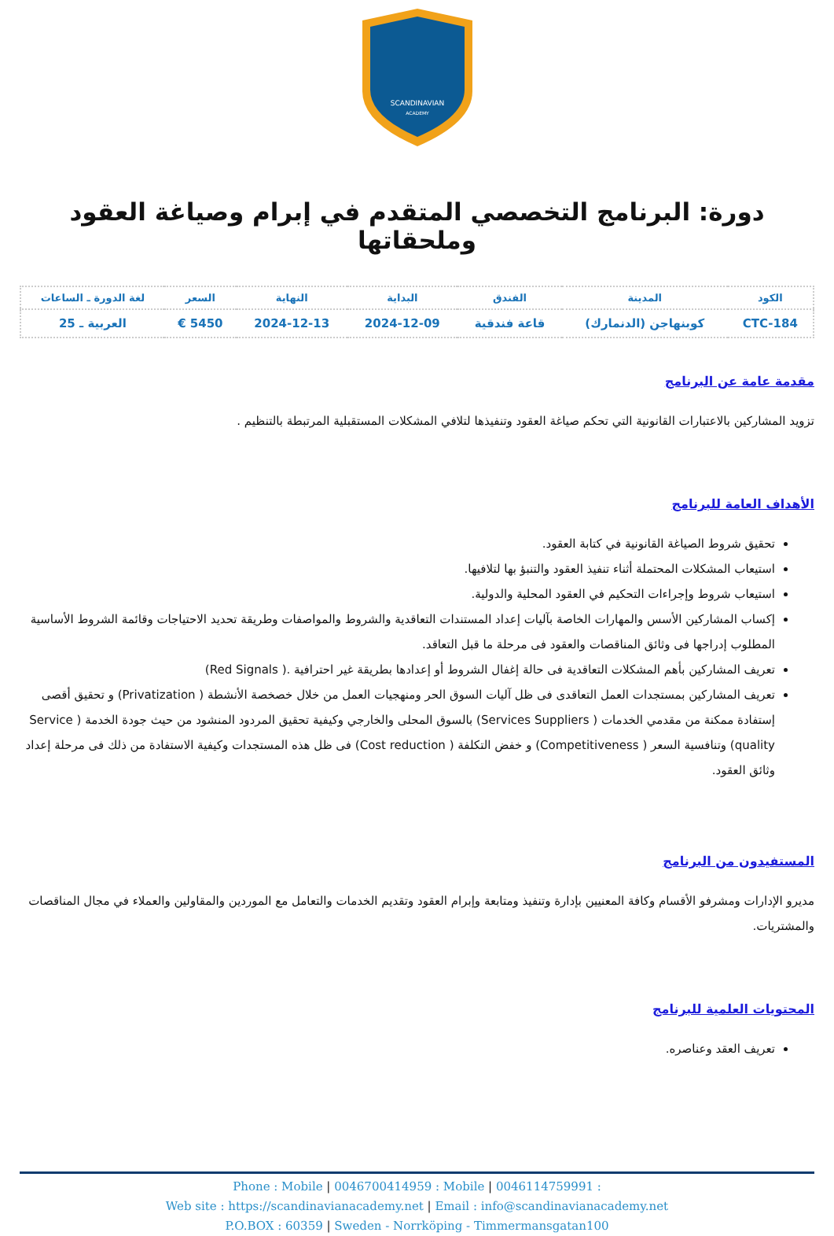SCANDINAVIAN
ACADEMY
دورة: البرنامج التخصصي المتقدم في إبرام وصياغة العقود وملحقاتها
| الكود | المدينة | الفندق | البداية | النهاية | السعر | لغة الدورة ـ الساعات |
| --- | --- | --- | --- | --- | --- | --- |
| CTC-184 | كوبنهاجن (الدنمارك) | قاعة فندقية | 2024-12-09 | 2024-12-13 | 5450 € | العربية ـ 25 |
مقدمة عامة عن البرنامج
تزويد المشاركين بالاعتبارات القانونية التي تحكم صياغة العقود وتنفيذها لتلافي المشكلات المستقبلية المرتبطة بالتنظيم .
الأهداف العامة للبرنامج
تحقيق شروط الصياغة القانونية في كتابة العقود.
استيعاب المشكلات المحتملة أثناء تنفيذ العقود والتنبؤ بها لتلافيها.
استيعاب شروط وإجراءات التحكيم في العقود المحلية والدولية.
إكساب المشاركين الأسس والمهارات الخاصة بآليات إعداد المستندات التعاقدية والشروط والمواصفات وطريقة تحديد الاحتياجات وقائمة الشروط الأساسية المطلوب إدراجها فى وثائق المناقصات والعقود فى مرحلة ما قبل التعاقد.
تعريف المشاركين بأهم المشكلات التعاقدية فى حالة إغفال الشروط أو إعدادها بطريقة غير احترافية .( Red Signals)
تعريف المشاركين بمستجدات العمل التعاقدى فى ظل آليات السوق الحر ومنهجيات العمل من خلال خصخصة الأنشطة ( Privatization) و تحقيق أقصى إستفادة ممكنة من مقدمي الخدمات ( Services Suppliers) بالسوق المحلى والخارجي وكيفية تحقيق المردود المنشود من حيث جودة الخدمة ( Service quality) وتنافسية السعر ( Competitiveness) و خفض التكلفة ( Cost reduction) فى ظل هذه المستجدات وكيفية الاستفادة من ذلك فى مرحلة إعداد وثائق العقود.
المستفيدون من البرنامج
مديرو الإدارات ومشرفو الأقسام وكافة المعنيين بإدارة وتنفيذ ومتابعة وإبرام العقود وتقديم الخدمات والتعامل مع الموردين والمقاولين والعملاء في مجال المناقصات والمشتريات.
المحتويات العلمية للبرنامج
تعريف العقد وعناصره.
Phone : Mobile | 0046700414959 : Mobile | 0046114759991 :
Web site : https://scandinavianacademy.net | Email : info@scandinavianacademy.net
P.O.BOX : 60359 | Sweden - Norrköping - Timmermansgatan100